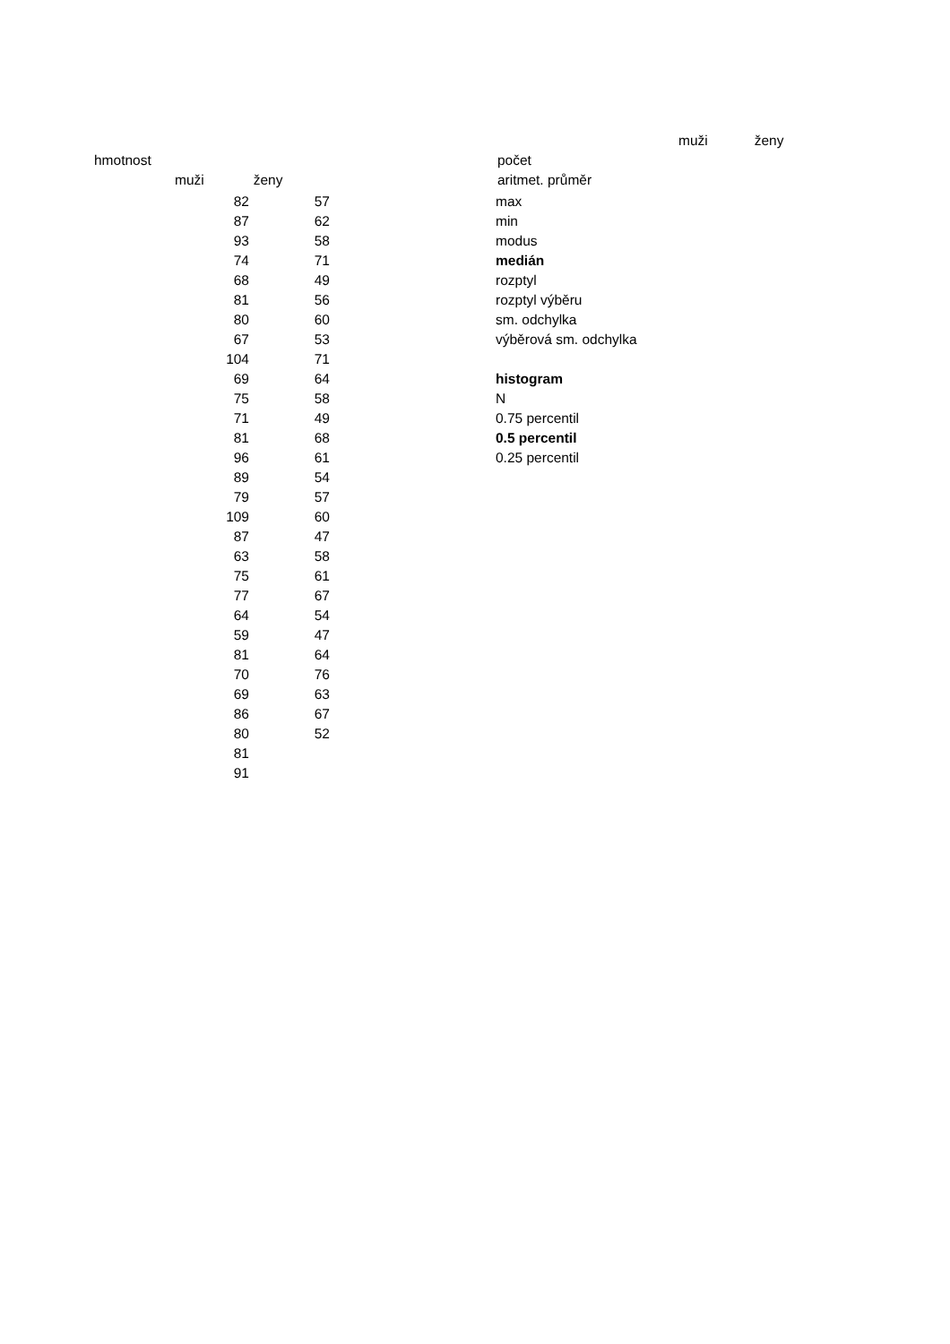| | | | | muži | ženy |
| hmotnost | | | počet | | |
| | muži | ženy | aritmet. průměr | | |
| | | 82 | 57 max | | |
| 82 | 57 | max |
| 87 | 62 | min |
| 93 | 58 | modus |
| 74 | 71 | medián |
| 68 | 49 | rozptyl |
| 81 | 56 | rozptyl výběru |
| 80 | 60 | sm. odchylka |
| 67 | 53 | výběrová sm. odchylka |
| 104 | 71 | |
| 69 | 64 | histogram |
| 75 | 58 | N |
| 71 | 49 | 0.75 percentil |
| 81 | 68 | 0.5 percentil |
| 96 | 61 | 0.25 percentil |
| 89 | 54 | |
| 79 | 57 | |
| 109 | 60 | |
| 87 | 47 | |
| 63 | 58 | |
| 75 | 61 | |
| 77 | 67 | |
| 64 | 54 | |
| 59 | 47 | |
| 81 | 64 | |
| 70 | 76 | |
| 69 | 63 | |
| 86 | 67 | |
| 80 | 52 | |
| 81 | | |
| 91 | | |
muži ženy
hmotnost počet
muži ženy aritmet. průměr